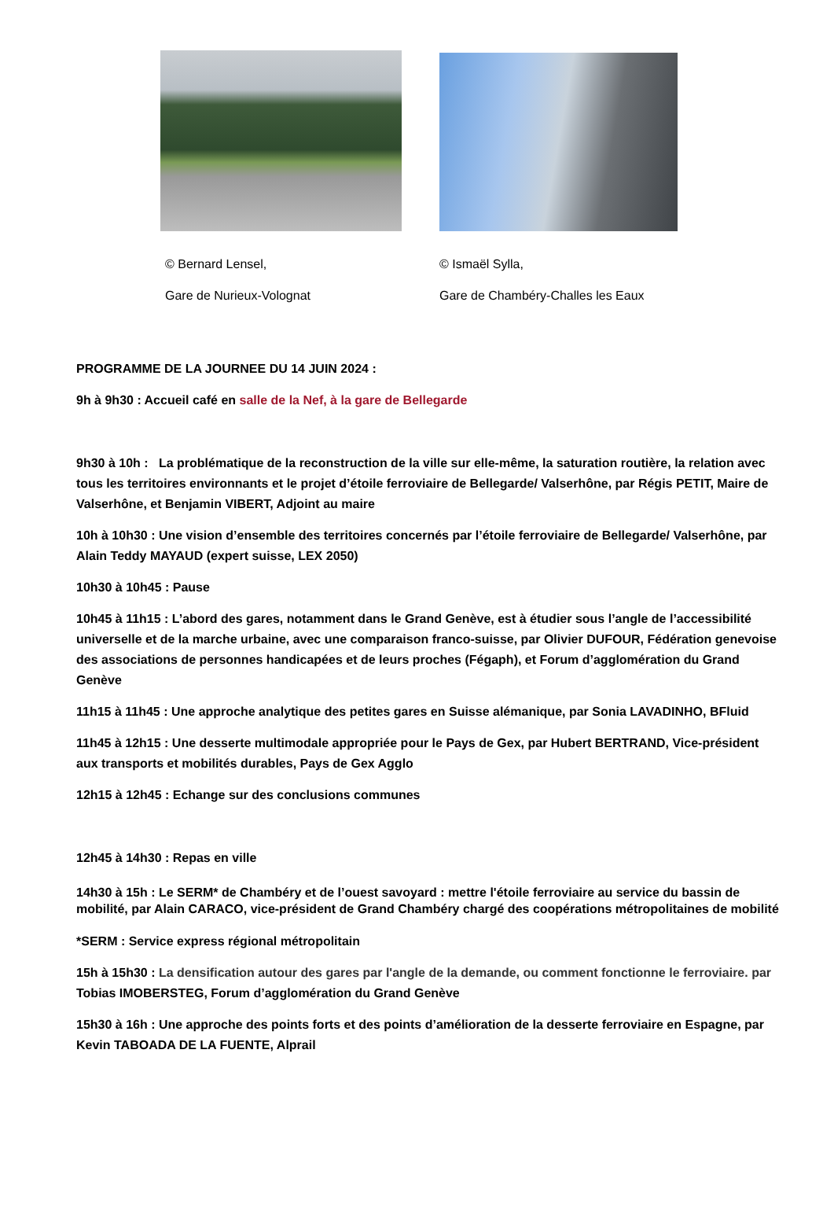© Bernard Lensel,
Gare de Nurieux-Volognat
© Ismaël Sylla,
Gare de Chambéry-Challes les Eaux
PROGRAMME DE LA JOURNEE DU 14 JUIN 2024 :
9h à 9h30 : Accueil café en salle de la Nef, à la gare de Bellegarde
9h30 à 10h : La problématique de la reconstruction de la ville sur elle-même, la saturation routière, la relation avec tous les territoires environnants et le projet d’étoile ferroviaire de Bellegarde/ Valserhône, par Régis PETIT, Maire de Valserhône, et Benjamin VIBERT, Adjoint au maire
10h à 10h30 : Une vision d’ensemble des territoires concernés par l’étoile ferroviaire de Bellegarde/ Valserhône, par Alain Teddy MAYAUD (expert suisse, LEX 2050)
10h30 à 10h45 : Pause
10h45 à 11h15 : L’abord des gares, notamment dans le Grand Genève, est à étudier sous l’angle de l’accessibilité universelle et de la marche urbaine, avec une comparaison franco-suisse, par Olivier DUFOUR, Fédération genevoise des associations de personnes handicapées et de leurs proches (Fégaph), et Forum d’agglomération du Grand Genève
11h15 à 11h45 : Une approche analytique des petites gares en Suisse alémanique, par Sonia LAVADINHO, BFluid
11h45 à 12h15 : Une desserte multimodale appropriée pour le Pays de Gex, par Hubert BERTRAND, Vice-président aux transports et mobilités durables, Pays de Gex Agglo
12h15 à 12h45 : Echange sur des conclusions communes
12h45 à 14h30 : Repas en ville
14h30 à 15h : Le SERM* de Chambéry et de l’ouest savoyard : mettre l'étoile ferroviaire au service du bassin de mobilité, par Alain CARACO, vice-président de Grand Chambéry chargé des coopérations métropolitaines de mobilité
*SERM : Service express régional métropolitain
15h à 15h30 : La densification autour des gares par l'angle de la demande, ou comment fonctionne le ferroviaire. par Tobias IMOBERSTEG, Forum d’agglomération du Grand Genève
15h30 à 16h : Une approche des points forts et des points d’amélioration de la desserte ferroviaire en Espagne, par Kevin TABOADA DE LA FUENTE, Alprail